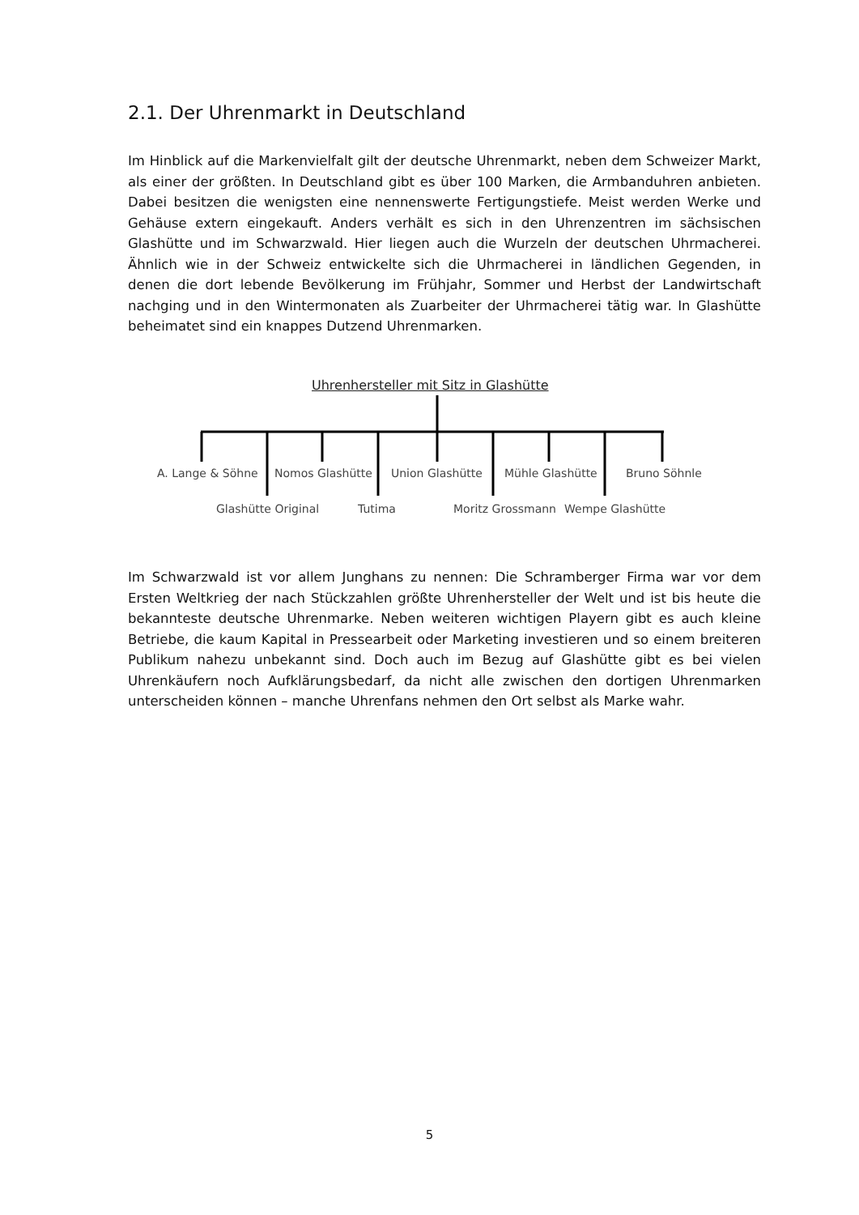2.1. Der Uhrenmarkt in Deutschland
Im Hinblick auf die Markenvielfalt gilt der deutsche Uhrenmarkt, neben dem Schweizer Markt, als einer der größten. In Deutschland gibt es über 100 Marken, die Armbanduhren anbieten. Dabei besitzen die wenigsten eine nennenswerte Fertigungstiefe. Meist werden Werke und Gehäuse extern eingekauft. Anders verhält es sich in den Uhrenzentren im sächsischen Glashütte und im Schwarzwald. Hier liegen auch die Wurzeln der deutschen Uhrmacherei. Ähnlich wie in der Schweiz entwickelte sich die Uhrmacherei in ländlichen Gegenden, in denen die dort lebende Bevölkerung im Frühjahr, Sommer und Herbst der Landwirtschaft nachging und in den Wintermonaten als Zuarbeiter der Uhrmacherei tätig war. In Glashütte beheimatet sind ein knappes Dutzend Uhrenmarken.
Uhrenhersteller mit Sitz in Glashütte
A. Lange & Söhne Nomos Glashütte Union Glashütte Mühle Glashütte Bruno Söhnle
Glashütte Original Tutima Moritz Grossmann Wempe Glashütte
Im Schwarzwald ist vor allem Junghans zu nennen: Die Schramberger Firma war vor dem Ersten Weltkrieg der nach Stückzahlen größte Uhrenhersteller der Welt und ist bis heute die bekannteste deutsche Uhrenmarke. Neben weiteren wichtigen Playern gibt es auch kleine Betriebe, die kaum Kapital in Pressearbeit oder Marketing investieren und so einem breiteren Publikum nahezu unbekannt sind. Doch auch im Bezug auf Glashütte gibt es bei vielen Uhrenkäufern noch Aufklärungsbedarf, da nicht alle zwischen den dortigen Uhrenmarken unterscheiden können – manche Uhrenfans nehmen den Ort selbst als Marke wahr.
5